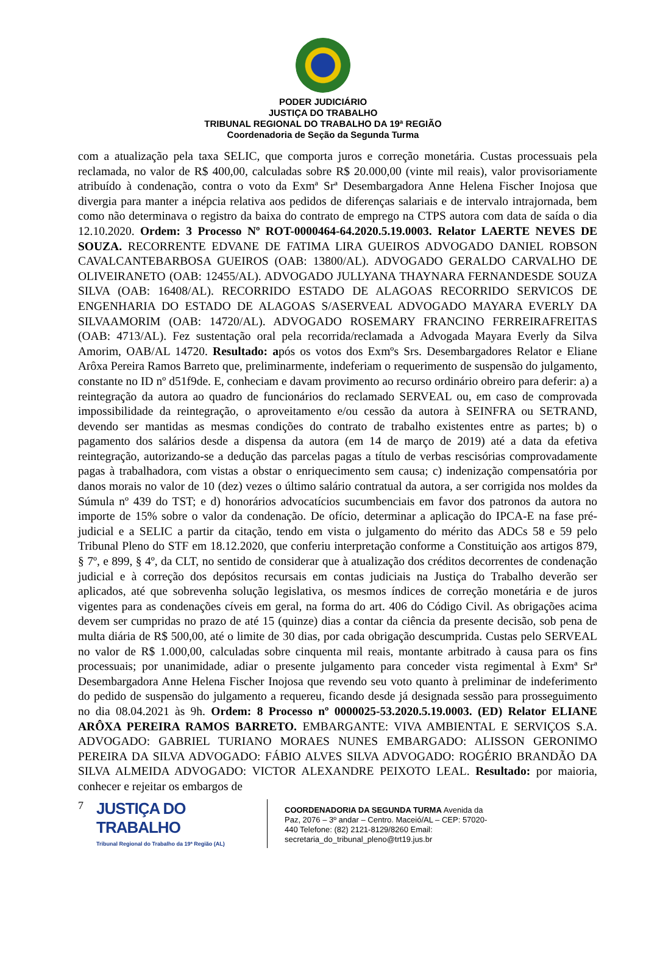PODER JUDICIÁRIO
JUSTIÇA DO TRABALHO
TRIBUNAL REGIONAL DO TRABALHO DA 19ª REGIÃO
Coordenadoria de Seção da Segunda Turma
com a atualização pela taxa SELIC, que comporta juros e correção monetária. Custas processuais pela reclamada, no valor de R$ 400,00, calculadas sobre R$ 20.000,00 (vinte mil reais), valor provisoriamente atribuído à condenação, contra o voto da Exmª Srª Desembargadora Anne Helena Fischer Inojosa que divergia para manter a inépcia relativa aos pedidos de diferenças salariais e de intervalo intrajornada, bem como não determinava o registro da baixa do contrato de emprego na CTPS autora com data de saída o dia 12.10.2020. Ordem: 3 Processo Nº ROT-0000464-64.2020.5.19.0003. Relator LAERTE NEVES DE SOUZA. RECORRENTE EDVANE DE FATIMA LIRA GUEIROS ADVOGADO DANIEL ROBSON CAVALCANTEBARBOSA GUEIROS (OAB: 13800/AL). ADVOGADO GERALDO CARVALHO DE OLIVEIRANETO (OAB: 12455/AL). ADVOGADO JULLYANA THAYNARA FERNANDESDE SOUZA SILVA (OAB: 16408/AL). RECORRIDO ESTADO DE ALAGOAS RECORRIDO SERVICOS DE ENGENHARIA DO ESTADO DE ALAGOAS S/ASERVEAL ADVOGADO MAYARA EVERLY DA SILVAAMORIM (OAB: 14720/AL). ADVOGADO ROSEMARY FRANCINO FERREIRAFREITAS (OAB: 4713/AL). Fez sustentação oral pela recorrida/reclamada a Advogada Mayara Everly da Silva Amorim, OAB/AL 14720. Resultado: após os votos dos Exmºs Srs. Desembargadores Relator e Eliane Arôxa Pereira Ramos Barreto que, preliminarmente, indeferiam o requerimento de suspensão do julgamento, constante no ID nº d51f9de. E, conheciam e davam provimento ao recurso ordinário obreiro para deferir: a) a reintegração da autora ao quadro de funcionários do reclamado SERVEAL ou, em caso de comprovada impossibilidade da reintegração, o aproveitamento e/ou cessão da autora à SEINFRA ou SETRAND, devendo ser mantidas as mesmas condições do contrato de trabalho existentes entre as partes; b) o pagamento dos salários desde a dispensa da autora (em 14 de março de 2019) até a data da efetiva reintegração, autorizando-se a dedução das parcelas pagas a título de verbas rescisórias comprovadamente pagas à trabalhadora, com vistas a obstar o enriquecimento sem causa; c) indenização compensatória por danos morais no valor de 10 (dez) vezes o último salário contratual da autora, a ser corrigida nos moldes da Súmula nº 439 do TST; e d) honorários advocatícios sucumbenciais em favor dos patronos da autora no importe de 15% sobre o valor da condenação. De ofício, determinar a aplicação do IPCA-E na fase pré-judicial e a SELIC a partir da citação, tendo em vista o julgamento do mérito das ADCs 58 e 59 pelo Tribunal Pleno do STF em 18.12.2020, que conferiu interpretação conforme a Constituição aos artigos 879, § 7º, e 899, § 4º, da CLT, no sentido de considerar que à atualização dos créditos decorrentes de condenação judicial e à correção dos depósitos recursais em contas judiciais na Justiça do Trabalho deverão ser aplicados, até que sobrevenha solução legislativa, os mesmos índices de correção monetária e de juros vigentes para as condenações cíveis em geral, na forma do art. 406 do Código Civil. As obrigações acima devem ser cumpridas no prazo de até 15 (quinze) dias a contar da ciência da presente decisão, sob pena de multa diária de R$ 500,00, até o limite de 30 dias, por cada obrigação descumprida. Custas pelo SERVEAL no valor de R$ 1.000,00, calculadas sobre cinquenta mil reais, montante arbitrado à causa para os fins processuais; por unanimidade, adiar o presente julgamento para conceder vista regimental à Exmª Srª Desembargadora Anne Helena Fischer Inojosa que revendo seu voto quanto à preliminar de indeferimento do pedido de suspensão do julgamento a requereu, ficando desde já designada sessão para prosseguimento no dia 08.04.2021 às 9h. Ordem: 8 Processo nº 0000025-53.2020.5.19.0003. (ED) Relator ELIANE ARÔXA PEREIRA RAMOS BARRETO. EMBARGANTE: VIVA AMBIENTAL E SERVIÇOS S.A. ADVOGADO: GABRIEL TURIANO MORAES NUNES EMBARGADO: ALISSON GERONIMO PEREIRA DA SILVA ADVOGADO: FÁBIO ALVES SILVA ADVOGADO: ROGÉRIO BRANDÃO DA SILVA ALMEIDA ADVOGADO: VICTOR ALEXANDRE PEIXOTO LEAL. Resultado: por maioria, conhecer e rejeitar os embargos de
7
JUSTIÇA DO TRABALHO
Tribunal Regional do Trabalho da 19ª Região (AL)
COORDENADORIA DA SEGUNDA TURMA Avenida da Paz, 2076 – 3º andar – Centro. Maceió/AL – CEP: 57020-440 Telefone: (82) 2121-8129/8260 Email: secretaria_do_tribunal_pleno@trt19.jus.br